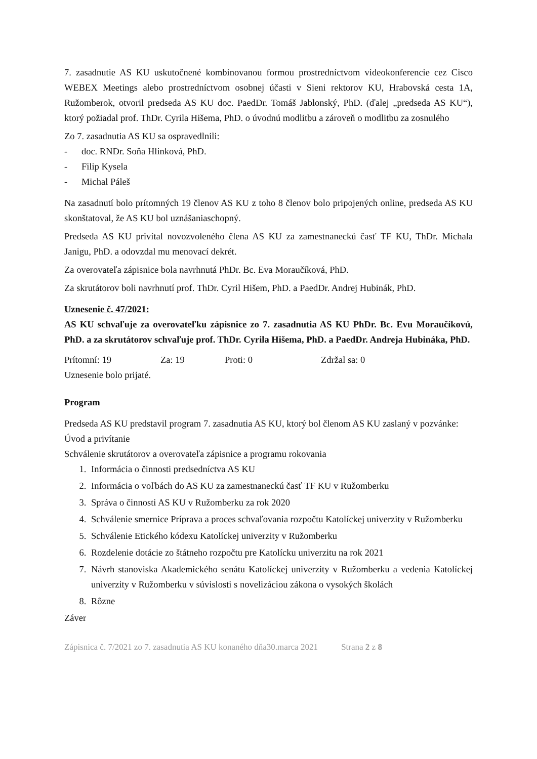7. zasadnutie AS KU uskutočnené kombinovanou formou prostredníctvom videokonferencie cez Cisco WEBEX Meetings alebo prostredníctvom osobnej účasti v Sieni rektorov KU, Hrabovská cesta 1A, Ružomberok, otvoril predseda AS KU doc. PaedDr. Tomáš Jablonský, PhD. (ďalej „predseda AS KU“), ktorý požiadal prof. ThDr. Cyrila Hišema, PhD. o úvodnú modlitbu a zároveň o modlitbu za zosnulého
Zo 7. zasadnutia AS KU sa ospravedlnili:
- doc. RNDr. Soňa Hlinková, PhD.
- Filip Kysela
- Michal Páleš
Na zasadnutí bolo prítomných 19 členov AS KU z toho 8 členov bolo pripojených online, predseda AS KU skonštatoval, že AS KU bol uznášaniaschopný.
Predseda AS KU privítal novozvoleného člena AS KU za zamestnaneckú časť TF KU, ThDr. Michala Janigu, PhD. a odovzdal mu menovací dekrét.
Za overovateľa zápisnice bola navrhnutá PhDr. Bc. Eva Moraučíková, PhD.
Za skrutátorov boli navrhnutí prof. ThDr. Cyril Hišem, PhD. a PaedDr. Andrej Hubinák, PhD.
Uznesenie č. 47/2021:
AS KU schvaľuje za overovateľku zápisnice zo 7. zasadnutia AS KU PhDr. Bc. Evu Moraučíkovú, PhD. a za skrutátorov schvaľuje prof. ThDr. Cyrila Hišema, PhD. a PaedDr. Andreja Hubináka, PhD.
Prítomní: 19 Za: 19 Proti: 0 Zdržal sa: 0
Uznesenie bolo prijaté.
Program
Predseda AS KU predstavil program 7. zasadnutia AS KU, ktorý bol členom AS KU zaslaný v pozvánke:
Úvod a privítanie
Schválenie skrutátorov a overovateľa zápisnice a programu rokovania
1. Informácia o činnosti predsedníctva AS KU
2. Informácia o voľbách do AS KU za zamestnaneckú časť TF KU v Ružomberku
3. Správa o činnosti AS KU v Ružomberku za rok 2020
4. Schválenie smernice Príprava a proces schvaľovania rozpočtu Katolíckej univerzity v Ružomberku
5. Schválenie Etického kódexu Katolíckej univerzity v Ružomberku
6. Rozdelenie dotácie zo štátneho rozpočtu pre Katolícku univerzitu na rok 2021
7. Návrh stanoviska Akademického senátu Katolíckej univerzity v Ružomberku a vedenia Katolíckej univerzity v Ružomberku v súvislosti s novelizáciou zákona o vysokých školách
8. Rôzne
Záver
Zápisnica č. 7/2021 zo 7. zasadnutia AS KU konaného dňa30.marca 2021 Strana 2 z 8